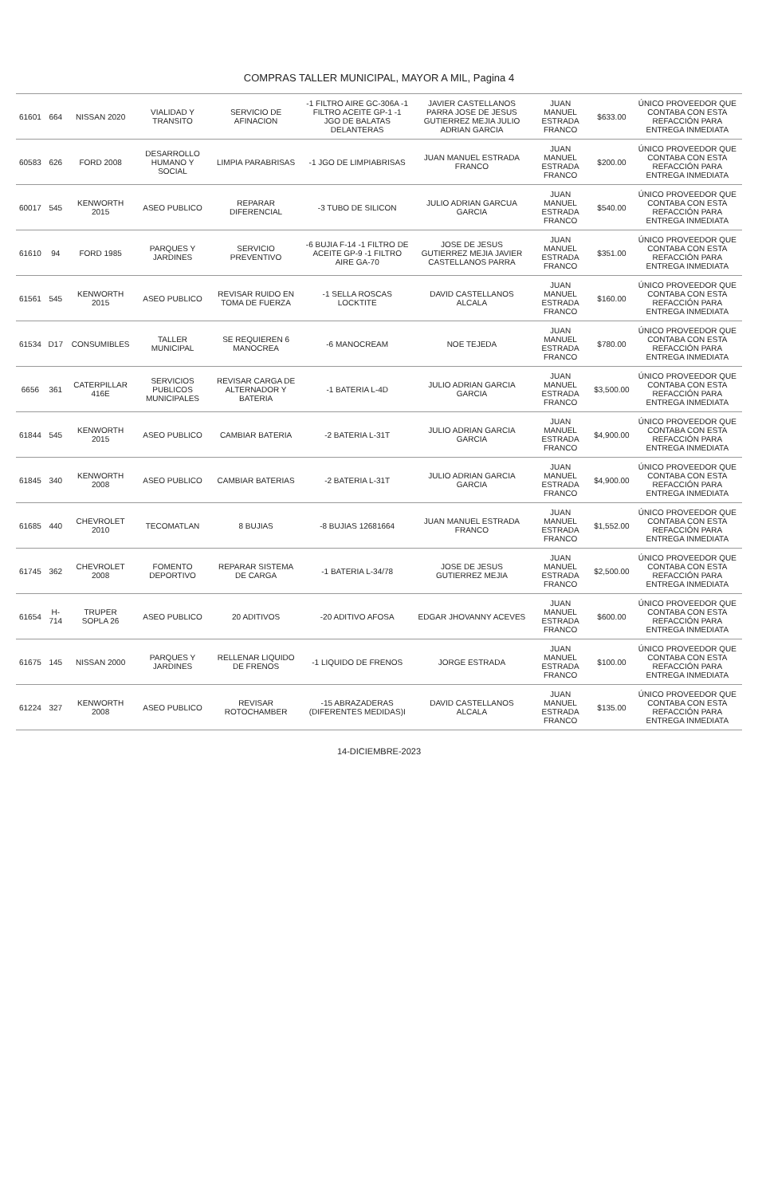COMPRAS TALLER MUNICIPAL, MAYOR A MIL, Pagina 4
| 61601 | 664 | NISSAN 2020 | VIALIDAD Y TRANSITO | SERVICIO DE AFINACION | -1 FILTRO AIRE GC-306A -1 FILTRO ACEITE GP-1 -1 JGO DE BALATAS DELANTERAS | JAVIER CASTELLANOS PARRA JOSE DE JESUS GUTIERREZ MEJIA JULIO ADRIAN GARCIA | JUAN MANUEL ESTRADA FRANCO | $633.00 | ÚNICO PROVEEDOR QUE CONTABA CON ESTA REFACCIÓN PARA ENTREGA INMEDIATA |
| 60583 | 626 | FORD 2008 | DESARROLLO HUMANO Y SOCIAL | LIMPIA PARABRISAS | -1 JGO DE LIMPIABRISAS | JUAN MANUEL ESTRADA FRANCO | JUAN MANUEL ESTRADA FRANCO | $200.00 | ÚNICO PROVEEDOR QUE CONTABA CON ESTA REFACCIÓN PARA ENTREGA INMEDIATA |
| 60017 | 545 | KENWORTH 2015 | ASEO PUBLICO | REPARAR DIFERENCIAL | -3 TUBO DE SILICON | JULIO ADRIAN GARCUA GARCIA | JUAN MANUEL ESTRADA FRANCO | $540.00 | ÚNICO PROVEEDOR QUE CONTABA CON ESTA REFACCIÓN PARA ENTREGA INMEDIATA |
| 61610 | 94 | FORD 1985 | PARQUES Y JARDINES | SERVICIO PREVENTIVO | -6 BUJIA F-14 -1 FILTRO DE ACEITE GP-9 -1 FILTRO AIRE GA-70 | JOSE DE JESUS GUTIERREZ MEJIA JAVIER CASTELLANOS PARRA | JUAN MANUEL ESTRADA FRANCO | $351.00 | ÚNICO PROVEEDOR QUE CONTABA CON ESTA REFACCIÓN PARA ENTREGA INMEDIATA |
| 61561 | 545 | KENWORTH 2015 | ASEO PUBLICO | REVISAR RUIDO EN TOMA DE FUERZA | -1 SELLA ROSCAS LOCKTITE | DAVID CASTELLANOS ALCALA | JUAN MANUEL ESTRADA FRANCO | $160.00 | ÚNICO PROVEEDOR QUE CONTABA CON ESTA REFACCIÓN PARA ENTREGA INMEDIATA |
| 61534 | D17 | CONSUMIBLES | TALLER MUNICIPAL | SE REQUIEREN 6 MANOCREA | -6 MANOCREAM | NOE TEJEDA | JUAN MANUEL ESTRADA FRANCO | $780.00 | ÚNICO PROVEEDOR QUE CONTABA CON ESTA REFACCIÓN PARA ENTREGA INMEDIATA |
| 6656 | 361 | CATERPILLAR 416E | SERVICIOS PUBLICOS MUNICIPALES | REVISAR CARGA DE ALTERNADOR Y BATERIA | -1 BATERIA L-4D | JULIO ADRIAN GARCIA GARCIA | JUAN MANUEL ESTRADA FRANCO | $3,500.00 | ÚNICO PROVEEDOR QUE CONTABA CON ESTA REFACCIÓN PARA ENTREGA INMEDIATA |
| 61844 | 545 | KENWORTH 2015 | ASEO PUBLICO | CAMBIAR BATERIA | -2 BATERIA L-31T | JULIO ADRIAN GARCIA GARCIA | JUAN MANUEL ESTRADA FRANCO | $4,900.00 | ÚNICO PROVEEDOR QUE CONTABA CON ESTA REFACCIÓN PARA ENTREGA INMEDIATA |
| 61845 | 340 | KENWORTH 2008 | ASEO PUBLICO | CAMBIAR BATERIAS | -2 BATERIA L-31T | JULIO ADRIAN GARCIA GARCIA | JUAN MANUEL ESTRADA FRANCO | $4,900.00 | ÚNICO PROVEEDOR QUE CONTABA CON ESTA REFACCIÓN PARA ENTREGA INMEDIATA |
| 61685 | 440 | CHEVROLET 2010 | TECOMATLAN | 8 BUJIAS | -8 BUJIAS 12681664 | JUAN MANUEL ESTRADA FRANCO | JUAN MANUEL ESTRADA FRANCO | $1,552.00 | ÚNICO PROVEEDOR QUE CONTABA CON ESTA REFACCIÓN PARA ENTREGA INMEDIATA |
| 61745 | 362 | CHEVROLET 2008 | FOMENTO DEPORTIVO | REPARAR SISTEMA DE CARGA | -1 BATERIA L-34/78 | JOSE DE JESUS GUTIERREZ MEJIA | JUAN MANUEL ESTRADA FRANCO | $2,500.00 | ÚNICO PROVEEDOR QUE CONTABA CON ESTA REFACCIÓN PARA ENTREGA INMEDIATA |
| 61654 | H-714 | TRUPER SOPLA 26 | ASEO PUBLICO | 20 ADITIVOS | -20 ADITIVO AFOSA | EDGAR JHOVANNY ACEVES | JUAN MANUEL ESTRADA FRANCO | $600.00 | ÚNICO PROVEEDOR QUE CONTABA CON ESTA REFACCIÓN PARA ENTREGA INMEDIATA |
| 61675 | 145 | NISSAN 2000 | PARQUES Y JARDINES | RELLENAR LIQUIDO DE FRENOS | -1 LIQUIDO DE FRENOS | JORGE ESTRADA | JUAN MANUEL ESTRADA FRANCO | $100.00 | ÚNICO PROVEEDOR QUE CONTABA CON ESTA REFACCIÓN PARA ENTREGA INMEDIATA |
| 61224 | 327 | KENWORTH 2008 | ASEO PUBLICO | REVISAR ROTOCHAMBER | -15 ABRAZADERAS (DIFERENTES MEDIDAS)I | DAVID CASTELLANOS ALCALA | JUAN MANUEL ESTRADA FRANCO | $135.00 | ÚNICO PROVEEDOR QUE CONTABA CON ESTA REFACCIÓN PARA ENTREGA INMEDIATA |
14-DICIEMBRE-2023